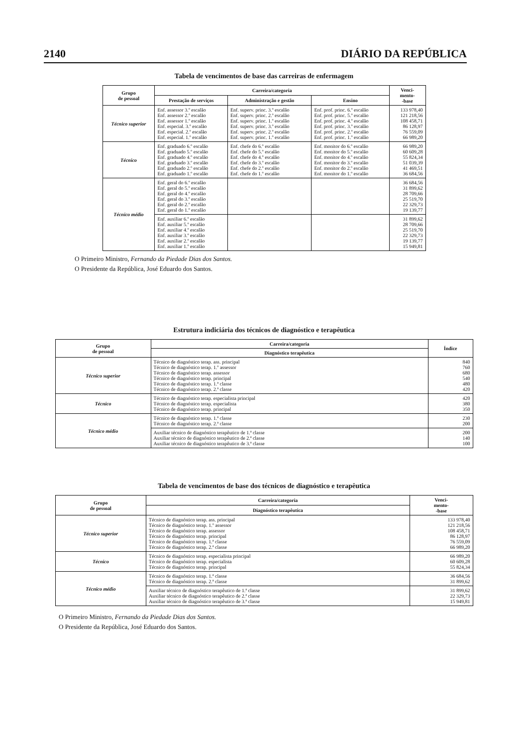2140 DIÁRIO DA REPÚBLICA
Tabela de vencimentos de base das carreiras de enfermagem
| Grupo de pessoal | Carreira/categoria | | | Venci- mento- -base |
| --- | --- | --- | --- | --- |
| | Prestação de serviços | Administração e gestão | Ensino | |
| Técnico superior | Enf. assessor 3.º escalão Enf. assessor 2.º escalão Enf. assessor 1.º escalão Enf. especial. 3.º escalão Enf. especial. 2.º escalão Enf. especial. 1.º escalão | Enf. superv. princ. 3.º escalão Enf. superv. princ. 2.º escalão Enf. superv. princ. 1.º escalão Enf. superv. princ. 3.º escalão Enf. superv. princ. 2.º escalão Enf. superv. princ. 1.º escalão | Enf. prof. princ. 6.º escalão Enf. prof. princ. 5.º escalão Enf. prof. princ. 4.º escalão Enf. prof. princ. 3.º escalão Enf. prof. princ. 2.º escalão Enf. prof. princ. 1.º escalão | 133 978,40 121 218,56 108 458,71 86 128,97 76 559,09 66 989,20 |
| Técnico | Enf. graduado 6.º escalão Enf. graduado 5.º escalão Enf. graduado 4.º escalão Enf. graduado 3.º escalão Enf. graduado 2.º escalão Enf. graduado 1.º escalão | Enf. chefe do 6.º escalão Enf. chefe do 5.º escalão Enf. chefe do 4.º escalão Enf. chefe do 3.º escalão Enf. chefe do 2.º escalão Enf. chefe do 1.º escalão | Enf. monitor do 6.º escalão Enf. monitor do 5.º escalão Enf. monitor do 4.º escalão Enf. monitor do 3.º escalão Enf. monitor do 2.º escalão Enf. monitor do 1.º escalão | 66 989,20 60 609,28 55 824,34 51 039,39 41 469,51 36 684,56 |
| Técnico médio | Enf. geral do 6.º escalão Enf. geral do 5.º escalão Enf. geral do 4.º escalão Enf. geral do 3.º escalão Enf. geral do 2.º escalão Enf. geral do 1.º escalão | | | 36 684,56 31 899,62 28 709,66 25 519,70 22 329,73 19 139,77 |
| | Enf. auxiliar 6.º escalão Enf. auxiliar 5.º escalão Enf. auxiliar 4.º escalão Enf. auxiliar 3.º escalão Enf. auxiliar 2.º escalão Enf. auxiliar 1.º escalão | | | 31 899,62 28 709,66 25 519,70 22 329,73 19 139,77 15 949,81 |
O Primeiro Ministro, Fernando da Piedade Dias dos Santos.
O Presidente da República, José Eduardo dos Santos.
Estrutura indiciária dos técnicos de diagnóstico e terapêutica
| Grupo de pessoal | Carreira/categoria | Índice |
| --- | --- | --- |
| | Diagnóstico terapêutica | |
| Técnico superior | Técnico de diagnóstico terap. ass. principal Técnico de diagnóstico terap. 1.º assessor Técnico de diagnóstico terap. assessor Técnico de diagnóstico terap. principal Técnico de diagnóstico terap. 1.ª classe Técnico de diagnóstico terap. 2.ª classe | 840 760 680 540 480 420 |
| Técnico | Técnico de diagnóstico terap. especialista principal Técnico de diagnóstico terap. especialista Técnico de diagnóstico terap. principal | 420 380 350 |
| Técnico médio | Técnico de diagnóstico terap. 1.ª classe Técnico de diagnóstico terap. 2.ª classe | 230 200 |
| | Auxiliar técnico de diagnóstico terapêutico de 1.ª classe Auxiliar técnico de diagnóstico terapêutico de 2.ª classe Auxiliar técnico de diagnóstico terapêutico de 3.ª classe | 200 140 100 |
Tabela de vencimentos de base dos técnicos de diagnóstico e terapêutica
| Grupo de pessoal | Carreira/categoria | Venci- mento- -base |
| --- | --- | --- |
| | Diagnóstico terapêutica | |
| Técnico superior | Técnico de diagnóstico terap. ass. principal Técnico de diagnóstico terap. 1.º assessor Técnico de diagnóstico terap. assessor Técnico de diagnóstico terap. principal Técnico de diagnóstico terap. 1.ª classe Técnico de diagnóstico terap. 2.ª classe | 133 978,40 121 218,56 108 458,71 86 128,97 76 559,09 66 989,20 |
| Técnico | Técnico de diagnóstico terap. especialista principal Técnico de diagnóstico terap. especialista Técnico de diagnóstico terap. principal | 66 989,20 60 609,28 55 824,34 |
| Técnico médio | Técnico de diagnóstico terap. 1.ª classe Técnico de diagnóstico terap. 2.ª classe | 36 684,56 31 899,62 |
| | Auxiliar técnico de diagnóstico terapêutico de 1.ª classe Auxiliar técnico de diagnóstico terapêutico de 2.ª classe Auxiliar técnico de diagnóstico terapêutico de 3.ª classe | 31 899,62 22 329,73 15 949,81 |
O Primeiro Ministro, Fernando da Piedade Dias dos Santos.
O Presidente da República, José Eduardo dos Santos.